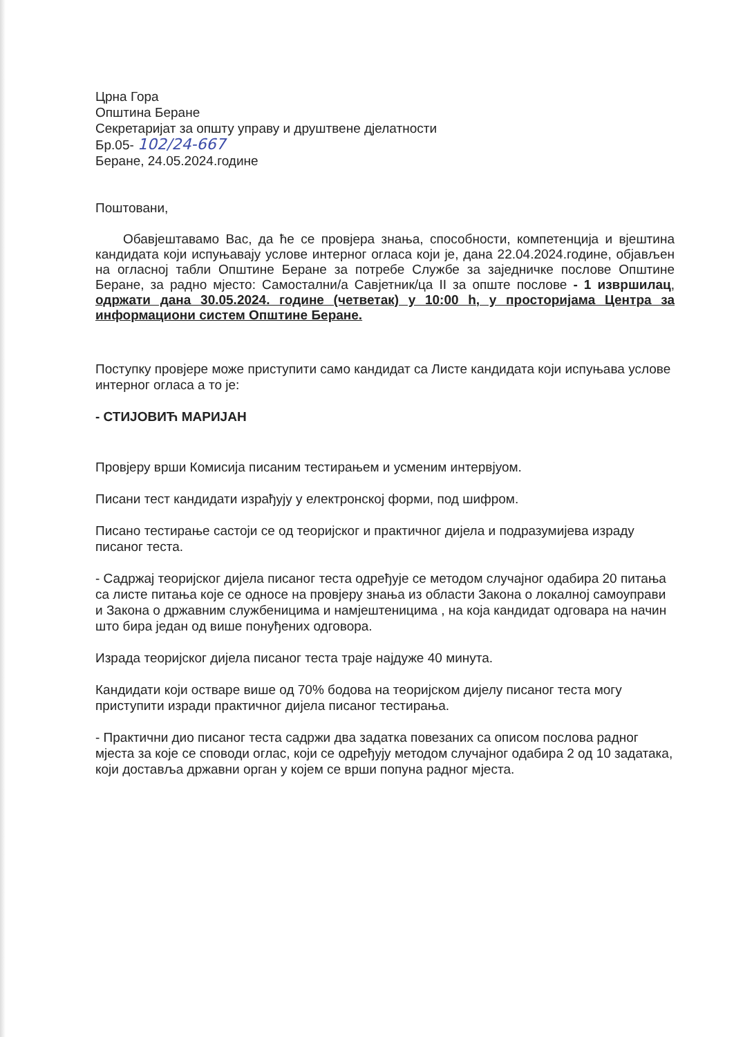Црна Гора
Општина Беране
Секретаријат за општу управу и друштвене дјелатности
Бр.05- 102/24-667
Беране, 24.05.2024.године
Поштовани,
Обавјештавамо Вас, да ће се провјера знања, способности, компетенција и вјештина кандидата који испуњавају услове интерног огласа који је, дана 22.04.2024.године, објављен на огласној табли Општине Беране за потребе Службе за заједничке послове Општине Беране, за радно мјесто: Самостални/а Савјетник/ца II за опште послове - 1 извршилац, одржати дана 30.05.2024. године (четветак) у 10:00 h, у просторијама Центра за информациони систем Општине Беране.
Поступку провјере може приступити само кандидат са Листе кандидата који испуњава услове интерног огласа а то је:
- СТИЈОВИЋ МАРИЈАН
Провјеру врши Комисија писаним тестирањем и усменим интервјуом.
Писани тест кандидати израђују у електронској форми, под шифром.
Писано тестирање састоји се од теоријског и практичног дијела и подразумијева израду писаног теста.
- Садржај теоријског дијела писаног теста одређује се методом случајног одабира 20 питања са листе питања које се односе на провјеру знања из области Закона о локалној самоуправи и Закона о државним службеницима и намјештеницима , на која кандидат одговара на начин што бира један од више понуђених одговора.
Израда теоријског дијела писаног теста траје најдуже 40 минута.
Кандидати који остваре више од 70% бодова на теоријском дијелу писаног теста могу приступити изради практичног дијела писаног тестирања.
- Практични дио писаног теста садржи два задатка повезаних са описом послова радног мјеста за које се споводи оглас, који се одређују методом случајног одабира 2 од 10 задатака, који доставља државни орган у којем се врши попуна радног мјеста.